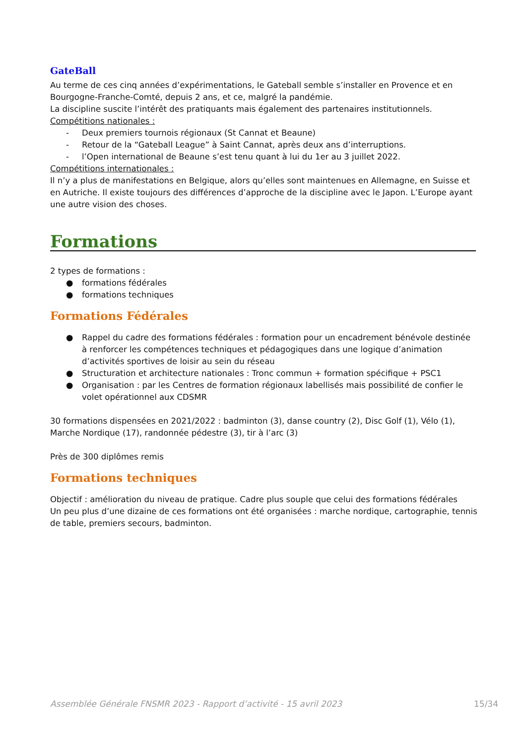GateBall
Au terme de ces cinq années d’expérimentations, le Gateball semble s’installer en Provence et en Bourgogne-Franche-Comté, depuis 2 ans, et ce, malgré la pandémie.
La discipline suscite l’intérêt des pratiquants mais également des partenaires institutionnels.
Compétitions nationales :
- Deux premiers tournois régionaux (St Cannat et Beaune)
- Retour de la “Gateball League” à Saint Cannat, après deux ans d’interruptions.
- l’Open international de Beaune s’est tenu quant à lui du 1er au 3 juillet 2022.
Compétitions internationales :
Il n’y a plus de manifestations en Belgique, alors qu’elles sont maintenues en Allemagne, en Suisse et en Autriche. Il existe toujours des différences d’approche de la discipline avec le Japon. L’Europe ayant une autre vision des choses.
Formations
2 types de formations :
● formations fédérales
● formations techniques
Formations Fédérales
● Rappel du cadre des formations fédérales : formation pour un encadrement bénévole destinée à renforcer les compétences techniques et pédagogiques dans une logique d’animation d’activités sportives de loisir au sein du réseau
● Structuration et architecture nationales : Tronc commun + formation spécifique + PSC1
● Organisation : par les Centres de formation régionaux labellisés mais possibilité de confier le volet opérationnel aux CDSMR
30 formations dispensées en 2021/2022 : badminton (3), danse country (2), Disc Golf (1), Vélo (1), Marche Nordique (17), randonnée pédestre (3), tir à l’arc (3)
Près de 300 diplômes remis
Formations techniques
Objectif : amélioration du niveau de pratique. Cadre plus souple que celui des formations fédérales
Un peu plus d’une dizaine de ces formations ont été organisées : marche nordique, cartographie, tennis de table, premiers secours, badminton.
Assemblée Générale FNSMR 2023 - Rapport d’activité - 15 avril 2023 15/34